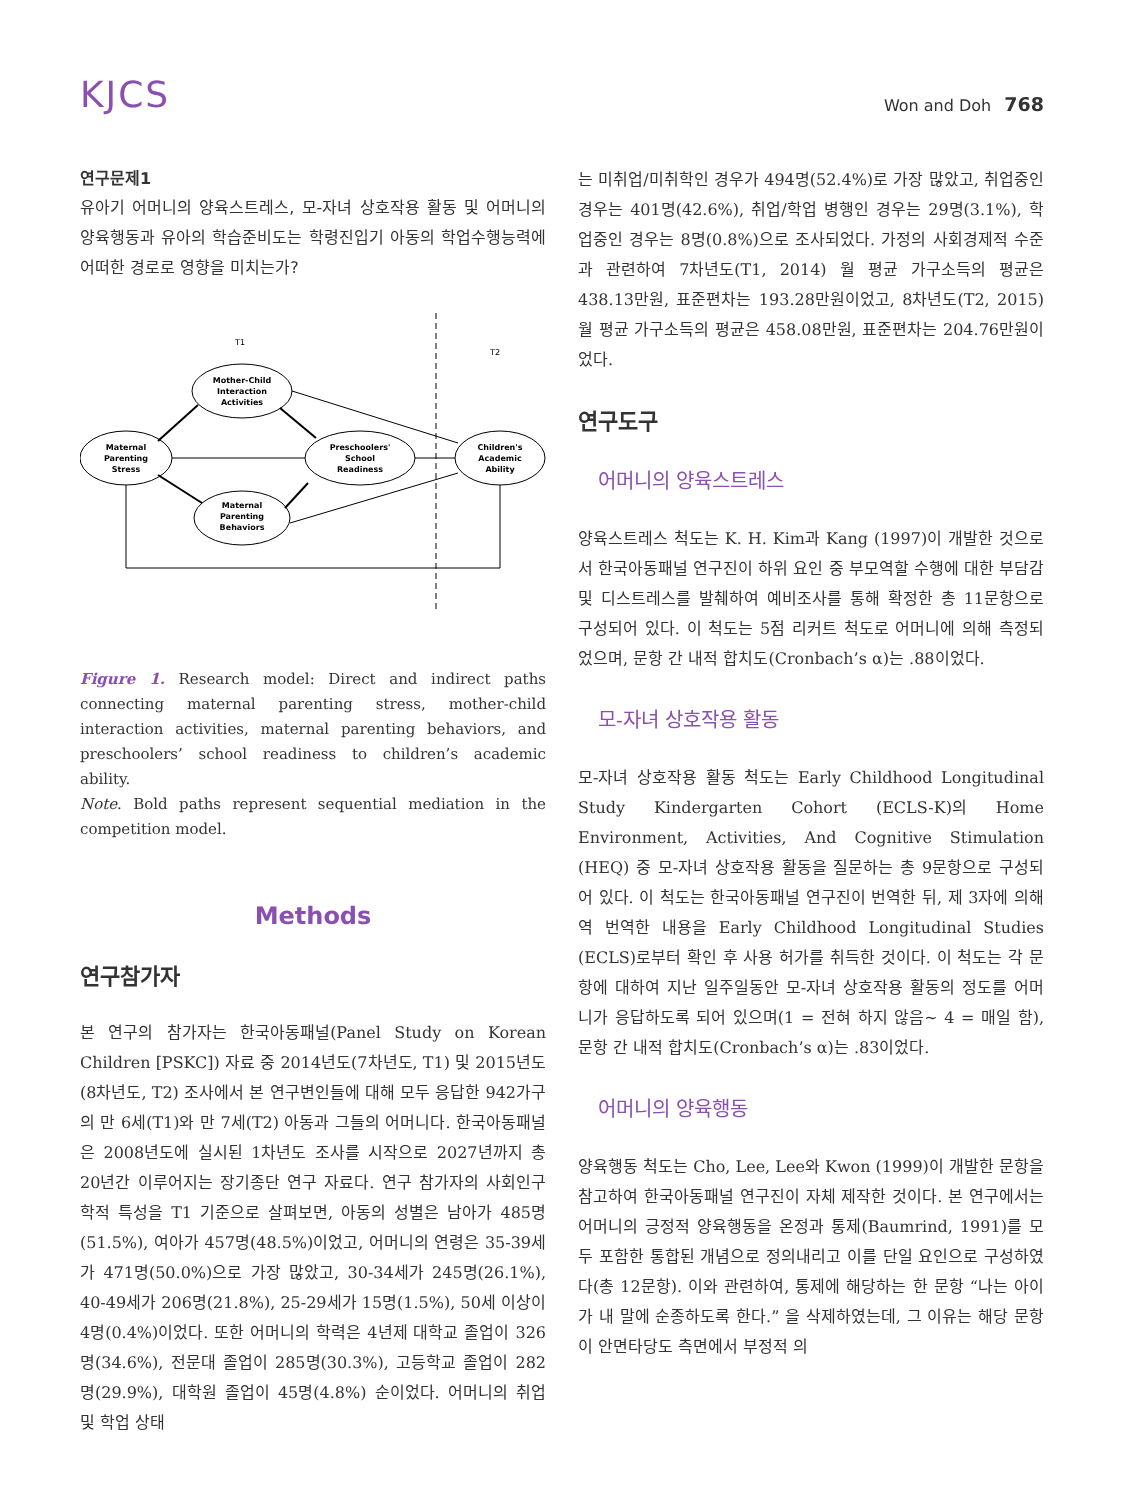KJCS
Won and Doh 768
연구문제1
유아기 어머니의 양육스트레스, 모-자녀 상호작용 활동 및 어머니의 양육행동과 유아의 학습준비도는 학령진입기 아동의 학업수행능력에 어떠한 경로로 영향을 미치는가?
T1
T2
Mother-Child
Interaction
Activities
Maternal
Parenting
Stress
Preschoolers'
School
Readiness
Children's
Academic
Ability
Maternal
Parenting
Behaviors
Figure 1. Research model: Direct and indirect paths connecting maternal parenting stress, mother-child interaction activities, maternal parenting behaviors, and preschoolers’ school readiness to children’s academic ability.
Note. Bold paths represent sequential mediation in the competition model.
Methods
연구참가자
본 연구의 참가자는 한국아동패널(Panel Study on Korean Children [PSKC]) 자료 중 2014년도(7차년도, T1) 및 2015년도(8차년도, T2) 조사에서 본 연구변인들에 대해 모두 응답한 942가구의 만 6세(T1)와 만 7세(T2) 아동과 그들의 어머니다. 한국아동패널은 2008년도에 실시된 1차년도 조사를 시작으로 2027년까지 총 20년간 이루어지는 장기종단 연구 자료다. 연구 참가자의 사회인구학적 특성을 T1 기준으로 살펴보면, 아동의 성별은 남아가 485명(51.5%), 여아가 457명(48.5%)이었고, 어머니의 연령은 35-39세가 471명(50.0%)으로 가장 많았고, 30-34세가 245명(26.1%), 40-49세가 206명(21.8%), 25-29세가 15명(1.5%), 50세 이상이 4명(0.4%)이었다. 또한 어머니의 학력은 4년제 대학교 졸업이 326명(34.6%), 전문대 졸업이 285명(30.3%), 고등학교 졸업이 282명(29.9%), 대학원 졸업이 45명(4.8%) 순이었다. 어머니의 취업 및 학업 상태
는 미취업/미취학인 경우가 494명(52.4%)로 가장 많았고, 취업중인 경우는 401명(42.6%), 취업/학업 병행인 경우는 29명(3.1%), 학업중인 경우는 8명(0.8%)으로 조사되었다. 가정의 사회경제적 수준과 관련하여 7차년도(T1, 2014) 월 평균 가구소득의 평균은 438.13만원, 표준편차는 193.28만원이었고, 8차년도(T2, 2015) 월 평균 가구소득의 평균은 458.08만원, 표준편차는 204.76만원이었다.
연구도구
어머니의 양육스트레스
양육스트레스 척도는 K. H. Kim과 Kang (1997)이 개발한 것으로서 한국아동패널 연구진이 하위 요인 중 부모역할 수행에 대한 부담감 및 디스트레스를 발췌하여 예비조사를 통해 확정한 총 11문항으로 구성되어 있다. 이 척도는 5점 리커트 척도로 어머니에 의해 측정되었으며, 문항 간 내적 합치도(Cronbach’s α)는 .88이었다.
모-자녀 상호작용 활동
모-자녀 상호작용 활동 척도는 Early Childhood Longitudinal Study Kindergarten Cohort (ECLS-K)의 Home Environment, Activities, And Cognitive Stimulation (HEQ) 중 모-자녀 상호작용 활동을 질문하는 총 9문항으로 구성되어 있다. 이 척도는 한국아동패널 연구진이 번역한 뒤, 제 3자에 의해 역 번역한 내용을 Early Childhood Longitudinal Studies (ECLS)로부터 확인 후 사용 허가를 취득한 것이다. 이 척도는 각 문항에 대하여 지난 일주일동안 모-자녀 상호작용 활동의 정도를 어머니가 응답하도록 되어 있으며(1 = 전혀 하지 않음~ 4 = 매일 함), 문항 간 내적 합치도(Cronbach’s α)는 .83이었다.
어머니의 양육행동
양육행동 척도는 Cho, Lee, Lee와 Kwon (1999)이 개발한 문항을 참고하여 한국아동패널 연구진이 자체 제작한 것이다. 본 연구에서는 어머니의 긍정적 양육행동을 온정과 통제(Baumrind, 1991)를 모두 포함한 통합된 개념으로 정의내리고 이를 단일 요인으로 구성하였다(총 12문항). 이와 관련하여, 통제에 해당하는 한 문항 “나는 아이가 내 말에 순종하도록 한다.” 을 삭제하였는데, 그 이유는 해당 문항이 안면타당도 측면에서 부정적 의